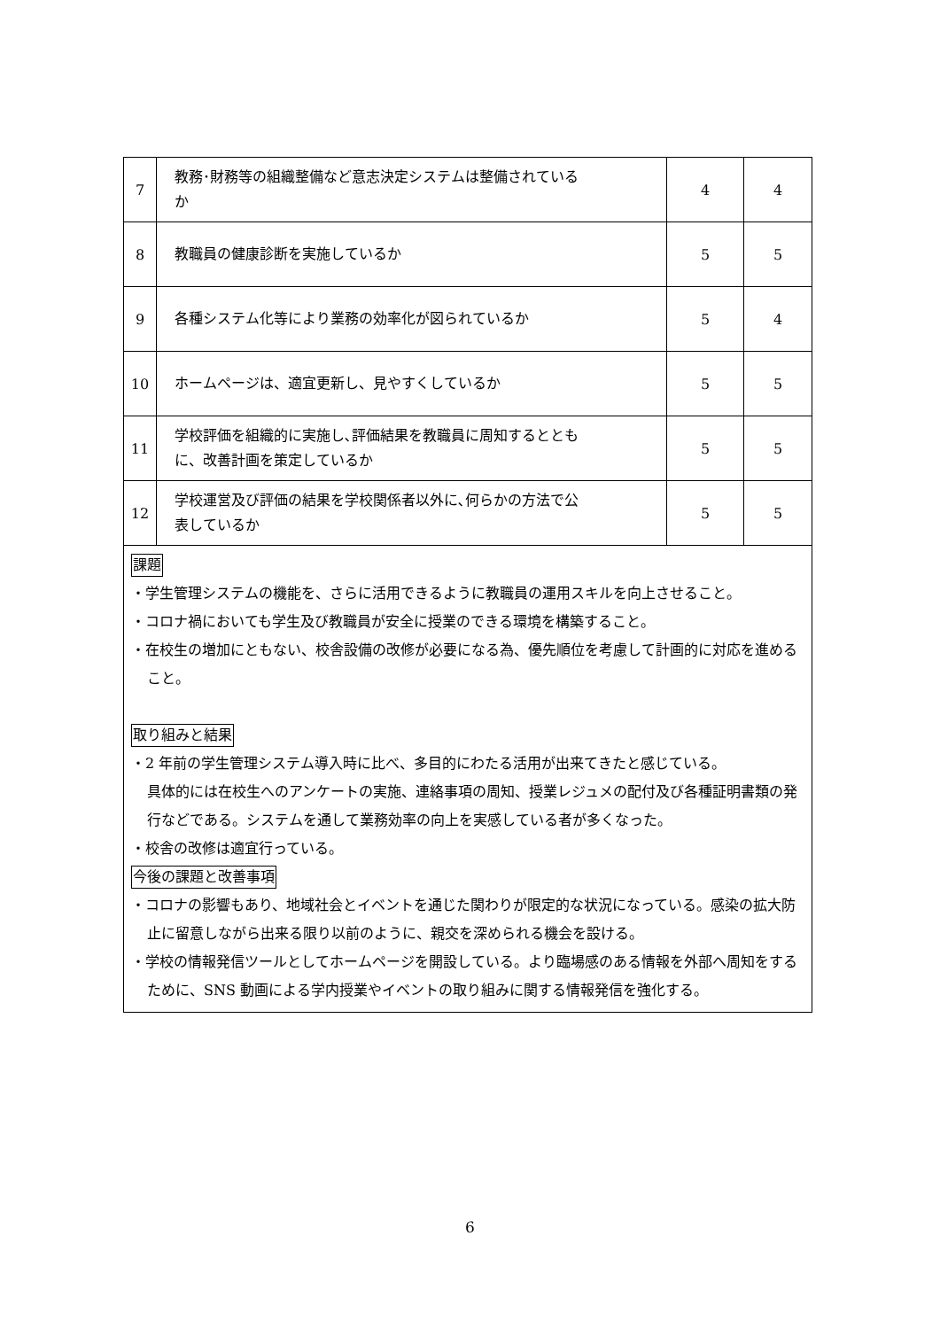| 7 | 教務･財務等の組織整備など意志決定システムは整備されている か | 4 | 4 |
| 8 | 教職員の健康診断を実施しているか | 5 | 5 |
| 9 | 各種システム化等により業務の効率化が図られているか | 5 | 4 |
| 10 | ホームページは、適宜更新し、見やすくしているか | 5 | 5 |
| 11 | 学校評価を組織的に実施し､評価結果を教職員に周知するととも に、改善計画を策定しているか | 5 | 5 |
| 12 | 学校運営及び評価の結果を学校関係者以外に､何らかの方法で公 表しているか | 5 | 5 |
| 課題 ・学生管理システムの機能を、さらに活用できるように教職員の運用スキルを向上させること。 ・コロナ禍においても学生及び教職員が安全に授業のできる環境を構築すること。 ・在校生の増加にともない、校舎設備の改修が必要になる為、優先順位を考慮して計画的に対応を進めること。 取り組みと結果 ・2 年前の学生管理システム導入時に比べ、多目的にわたる活用が出来てきたと感じている。 具体的には在校生へのアンケートの実施、連絡事項の周知、授業レジュメの配付及び各種証明書類の発行などである。システムを通して業務効率の向上を実感している者が多くなった。 ・校舎の改修は適宜行っている。 今後の課題と改善事項 ・コロナの影響もあり、地域社会とイベントを通じた関わりが限定的な状況になっている。感染の拡大防止に留意しながら出来る限り以前のように、親交を深められる機会を設ける。 ・学校の情報発信ツールとしてホームページを開設している。より臨場感のある情報を外部へ周知をするために、SNS 動画による学内授業やイベントの取り組みに関する情報発信を強化する。 | | | |
6